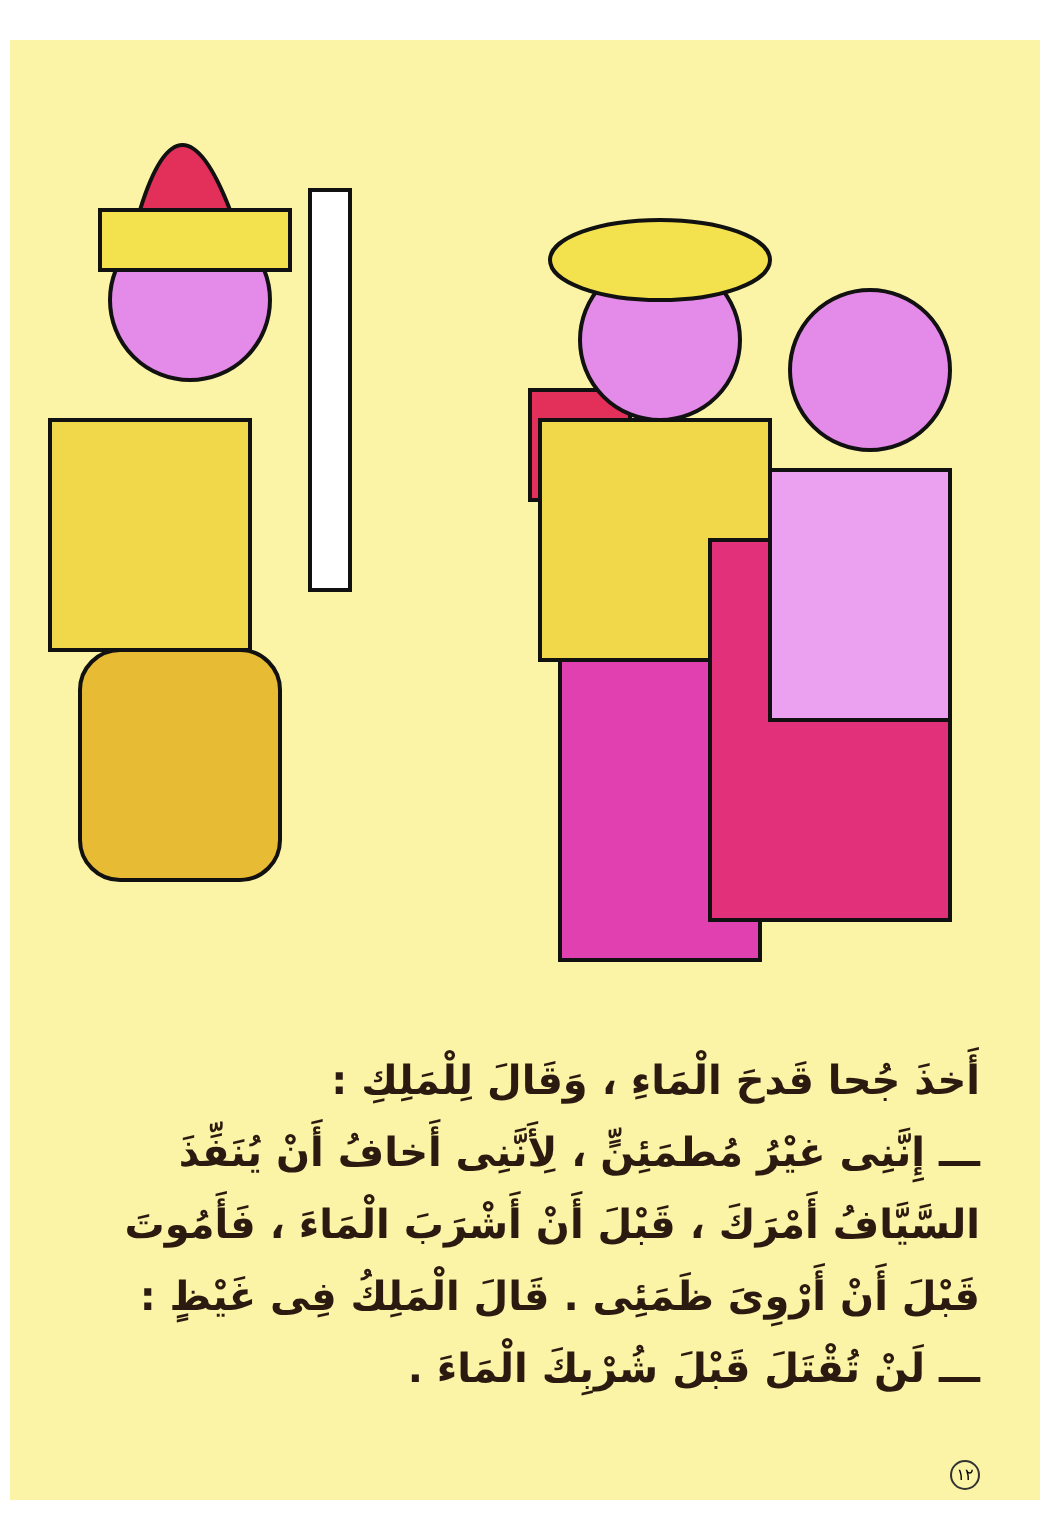أَخذَ جُحا قَدحَ الْمَاءِ ، وَقَالَ لِلْمَلِكِ :
ـــ إِنَّنِى غيْرُ مُطمَئِنٍّ ، لِأَنَّنِى أَخافُ أَنْ يُنَفِّذَ السَّيَّافُ أَمْرَكَ ، قَبْلَ أَنْ أَشْرَبَ الْمَاءَ ، فَأَمُوتَ قَبْلَ أَنْ أَرْوِىَ ظَمَئِى . قَالَ الْمَلِكُ فِى غَيْظٍ :
ـــ لَنْ تُقْتَلَ قَبْلَ شُرْبِكَ الْمَاءَ .
١٢